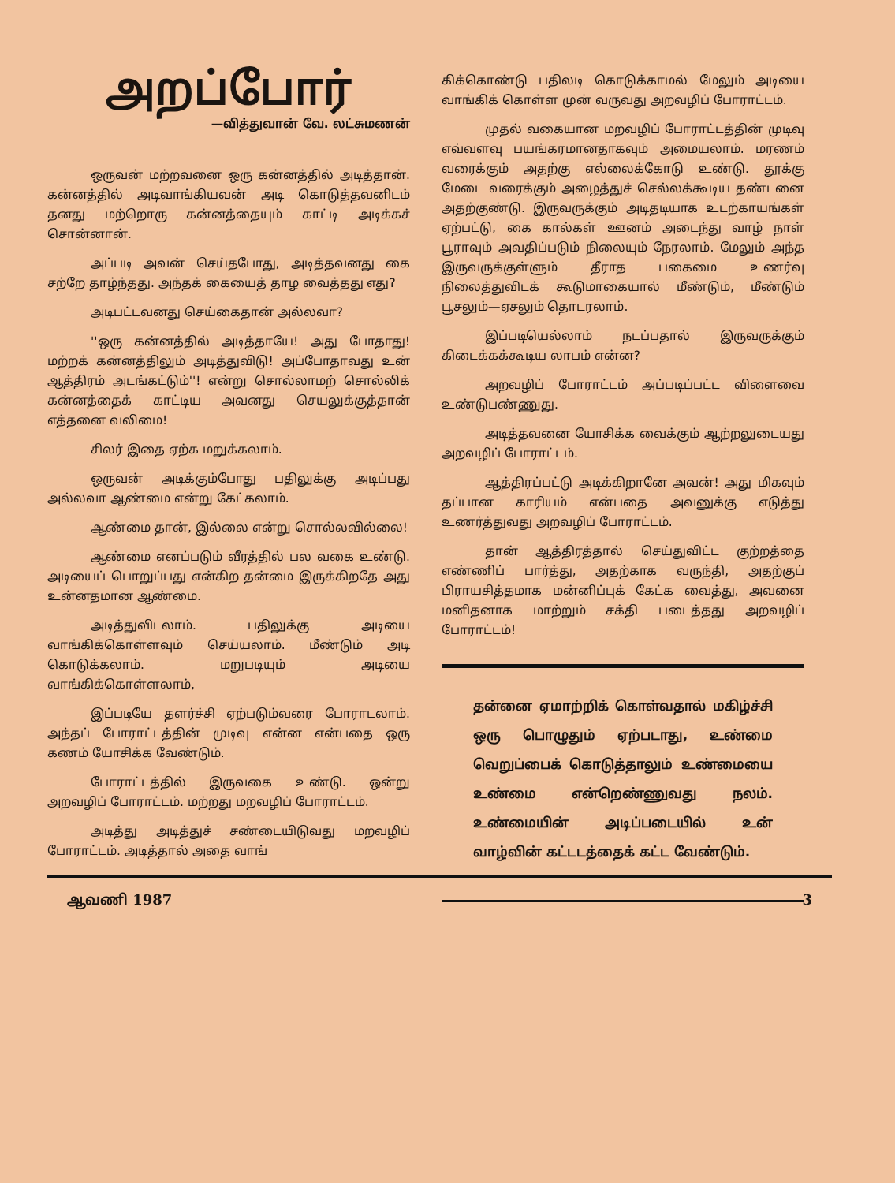அறப்போர்
—வித்துவான் வே. லட்சுமணன்
ஒருவன் மற்றவனை ஒரு கன்னத்தில் அடித்தான். கன்னத்தில் அடிவாங்கியவன் அடி கொடுத்தவனிடம் தனது மற்றொரு கன்னத்தையும் காட்டி அடிக்கச் சொன்னான்.
அப்படி அவன் செய்தபோது, அடித்தவனது கை சற்றே தாழ்ந்தது. அந்தக் கையைத் தாழ வைத்தது எது?
அடிபட்டவனது செய்கைதான் அல்லவா?
''ஒரு கன்னத்தில் அடித்தாயே! அது போதாது! மற்றக் கன்னத்திலும் அடித்துவிடு! அப்போதாவது உன் ஆத்திரம் அடங்கட்டும்''! என்று சொல்லாமற் சொல்லிக் கன்னத்தைக் காட்டிய அவனது செயலுக்குத்தான் எத்தனை வலிமை!
சிலர் இதை ஏற்க மறுக்கலாம்.
ஒருவன் அடிக்கும்போது பதிலுக்கு அடிப்பது அல்லவா ஆண்மை என்று கேட்கலாம்.
ஆண்மை தான், இல்லை என்று சொல்லவில்லை!
ஆண்மை எனப்படும் வீரத்தில் பல வகை உண்டு. அடியைப் பொறுப்பது என்கிற தன்மை இருக்கிறதே அது உன்னதமான ஆண்மை.
அடித்துவிடலாம். பதிலுக்கு அடியை வாங்கிக்கொள்ளவும் செய்யலாம். மீண்டும் அடி கொடுக்கலாம். மறுபடியும் அடியை வாங்கிக்கொள்ளலாம்,
இப்படியே தளர்ச்சி ஏற்படும்வரை போராடலாம். அந்தப் போராட்டத்தின் முடிவு என்ன என்பதை ஒரு கணம் யோசிக்க வேண்டும்.
போராட்டத்தில் இருவகை உண்டு. ஒன்று அறவழிப் போராட்டம். மற்றது மறவழிப் போராட்டம்.
அடித்து அடித்துச் சண்டையிடுவது மறவழிப் போராட்டம். அடித்தால் அதை வாங்
கிக்கொண்டு பதிலடி கொடுக்காமல் மேலும் அடியை வாங்கிக் கொள்ள முன் வருவது அறவழிப் போராட்டம்.
முதல் வகையான மறவழிப் போராட்டத்தின் முடிவு எவ்வளவு பயங்கரமானதாகவும் அமையலாம். மரணம் வரைக்கும் அதற்கு எல்லைக்கோடு உண்டு. தூக்கு மேடை வரைக்கும் அழைத்துச் செல்லக்கூடிய தண்டனை அதற்குண்டு. இருவருக்கும் அடிதடியாக உடற்காயங்கள் ஏற்பட்டு, கை கால்கள் ஊனம் அடைந்து வாழ் நாள் பூராவும் அவதிப்படும் நிலையும் நேரலாம். மேலும் அந்த இருவருக்குள்ளும் தீராத பகைமை உணர்வு நிலைத்துவிடக் கூடுமாகையால் மீண்டும், மீண்டும் பூசலும்—ஏசலும் தொடரலாம்.
இப்படியெல்லாம் நடப்பதால் இருவருக்கும் கிடைக்கக்கூடிய லாபம் என்ன?
அறவழிப் போராட்டம் அப்படிப்பட்ட விளைவை உண்டுபண்ணுது.
அடித்தவனை யோசிக்க வைக்கும் ஆற்றலுடையது அறவழிப் போராட்டம்.
ஆத்திரப்பட்டு அடிக்கிறானே அவன்! அது மிகவும் தப்பான காரியம் என்பதை அவனுக்கு எடுத்து உணர்த்துவது அறவழிப் போராட்டம்.
தான் ஆத்திரத்தால் செய்துவிட்ட குற்றத்தை எண்ணிப் பார்த்து, அதற்காக வருந்தி, அதற்குப் பிராயசித்தமாக மன்னிப்புக் கேட்க வைத்து, அவனை மனிதனாக மாற்றும் சக்தி படைத்தது அறவழிப் போராட்டம்!
தன்னை ஏமாற்றிக் கொள்வதால் மகிழ்ச்சி ஒரு பொழுதும் ஏற்படாது, உண்மை வெறுப்பைக் கொடுத்தாலும் உண்மையை உண்மை என்றெண்ணுவது நலம். உண்மையின் அடிப்படையில் உன் வாழ்வின் கட்டடத்தைக் கட்ட வேண்டும்.
ஆவணி 1987 3